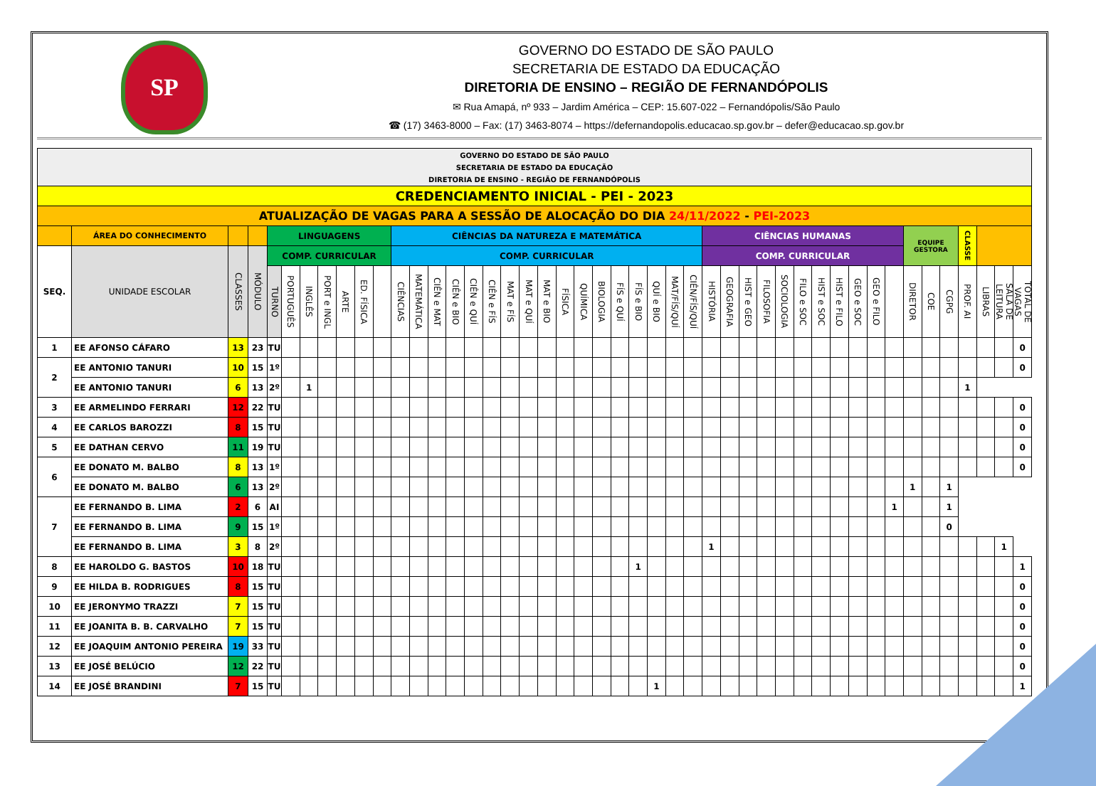SP
GOVERNO DO ESTADO DE SÃO PAULO
SECRETARIA DE ESTADO DA EDUCAÇÃO
DIRETORIA DE ENSINO – REGIÃO DE FERNANDÓPOLIS
✉ Rua Amapá, nº 933 – Jardim América – CEP: 15.607-022 – Fernandópolis/São Paulo
☎ (17) 3463-8000 – Fax: (17) 3463-8074 – https://defernandopolis.educacao.sp.gov.br – defer@educacao.sp.gov.br
| GOVERNO DO ESTADO DE SÃO PAULO SECRETARIA DE ESTADO DA EDUCAÇÃO DIRETORIA DE ENSINO - REGIÃO DE FERNANDÓPOLIS | | | | | | | | | | | | | | | | | | | | | | | | | | | | | | | | | | | | | | | | | | | | | |
| CREDENCIAMENTO INICIAL - PEI - 2023 | | | | | | | | | | | | | | | | | | | | | | | | | | | | | | | | | | | | | | | | | | | | | |
| ATUALIZAÇÃO DE VAGAS PARA A SESSÃO DE ALOCAÇÃO DO DIA 24/11/2022 - PEI-2023 | | | | | | | | | | | | | | | | | | | | | | | | | | | | | | | | | | | | | | | | | | | | | |
| | ÁREA DO CONHECIMENTO | | | LINGUAGENS | | | | | | | CIÊNCIAS DA NATUREZA E MATEMÁTICA | | | | | | | | | | | | | | | | | CIÊNCIAS HUMANAS | | | | | | | | | | | EQUIPE GESTORA | | | CLASSE | | | |
| SEQ. | UNIDADE ESCOLAR | CLASSES | MÓDULO | COMP. CURRICULAR | | | | | | | COMP. CURRICULAR | | | | | | | | | | | | | | | | | COMP. CURRICULAR | | | | | | | | | | | | | | | | | |
| | | | | TURNO | PORTUGUÊS | INGLÊS | PORT e INGL | ARTE | ED. FÍSICA | | CIÊNCIAS | MATEMÁTICA | CIÊN e MAT | CIÊN e BIO | CIÊN e QUÍ | CIÊN e FÍS | MAT e FÍS | MAT e QUÍ | MAT e BIO | FÍSICA | QUÍMICA | BIOLOGIA | FÍS e QUÍ | FÍS e BIO | QUÍ e BIO | MAT/FÍS/QUÍ | CIÊN/FÍS/QUÍ | HISTÓRIA | GEOGRAFIA | HIST e GEO | FILOSOFIA | SOCIOLOGIA | FILO e SOC | HIST e SOC | HIST e FILO | GEO e SOC | GEO e FILO | | DIRETOR | COE | CGPG | PROF. AI | LIBRAS | SALA DE LEITURA | TOTAL DE VAGAS |
| 1 | EE AFONSO CÁFARO | 13 | 23 | TU | | | | | | | | | | | | | | | | | | | | | | | | | | | | | | | | | | | | | | | | | 0 |
| 2 | EE ANTONIO TANURI | 10 | 15 | 1º | | | | | | | | | | | | | | | | | | | | | | | | | | | | | | | | | | | | | | | | | 0 |
| | EE ANTONIO TANURI | 6 | 13 | 2º | | 1 | | | | | | | | | | | | | | | | | | | | | | | | | | | | | | | | | | | | 1 | | | |
| 3 | EE ARMELINDO FERRARI | 12 | 22 | TU | | | | | | | | | | | | | | | | | | | | | | | | | | | | | | | | | | | | | | | | | 0 |
| 4 | EE CARLOS BAROZZI | 8 | 15 | TU | | | | | | | | | | | | | | | | | | | | | | | | | | | | | | | | | | | | | | | | | 0 |
| 5 | EE DATHAN CERVO | 11 | 19 | TU | | | | | | | | | | | | | | | | | | | | | | | | | | | | | | | | | | | | | | | | | 0 |
| 6 | EE DONATO M. BALBO | 8 | 13 | 1º | | | | | | | | | | | | | | | | | | | | | | | | | | | | | | | | | | | | | | | | | 0 |
| | EE DONATO M. BALBO | 6 | 13 | 2º | | | | | | | | | | | | | | | | | | | | | | | | | | | | | | | | | | | 1 | | 1 | | | | |
| 7 | EE FERNANDO B. LIMA | 2 | 6 | AI | | | | | | | | | | | | | | | | | | | | | | | | | | | | | | | | | | 1 | | | 1 | | | | |
| | EE FERNANDO B. LIMA | 9 | 15 | 1º | | | | | | | | | | | | | | | | | | | | | | | | | | | | | | | | | | | | | 0 | | | | |
| | EE FERNANDO B. LIMA | 3 | 8 | 2º | | | | | | | | | | | | | | | | | | | | | | | | 1 | | | | | | | | | | | | | | | | 1 | |
| 8 | EE HAROLDO G. BASTOS | 10 | 18 | TU | | | | | | | | | | | | | | | | | | | | 1 | | | | | | | | | | | | | | | | | | | | | 1 |
| 9 | EE HILDA B. RODRIGUES | 8 | 15 | TU | | | | | | | | | | | | | | | | | | | | | | | | | | | | | | | | | | | | | | | | | 0 |
| 10 | EE JERONYMO TRAZZI | 7 | 15 | TU | | | | | | | | | | | | | | | | | | | | | | | | | | | | | | | | | | | | | | | | | 0 |
| 11 | EE JOANITA B. B. CARVALHO | 7 | 15 | TU | | | | | | | | | | | | | | | | | | | | | | | | | | | | | | | | | | | | | | | | | 0 |
| 12 | EE JOAQUIM ANTONIO PEREIRA | 19 | 33 | TU | | | | | | | | | | | | | | | | | | | | | | | | | | | | | | | | | | | | | | | | | 0 |
| 13 | EE JOSÉ BELÚCIO | 12 | 22 | TU | | | | | | | | | | | | | | | | | | | | | | | | | | | | | | | | | | | | | | | | | 0 |
| 14 | EE JOSÉ BRANDINI | 7 | 15 | TU | | | | | | | | | | | | | | | | | | | | | 1 | | | | | | | | | | | | | | | | | | | | 1 |